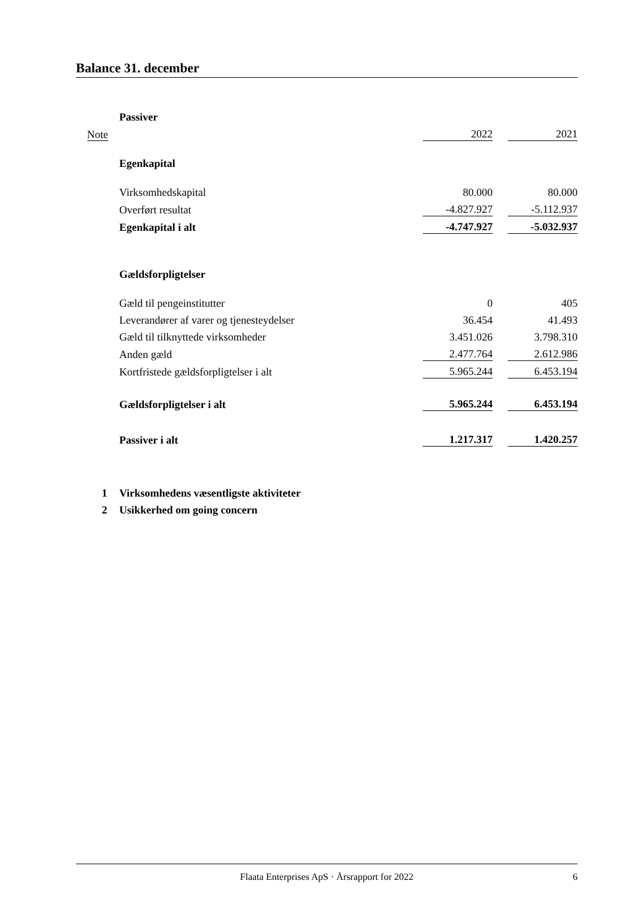Balance 31. december
| | Passiver | | | |
| Note | | 2022 | | 2021 |
| | Egenkapital | | | |
| | Virksomhedskapital | 80.000 | | 80.000 |
| | Overført resultat | -4.827.927 | | -5.112.937 |
| | Egenkapital i alt | -4.747.927 | | -5.032.937 |
| | Gældsforpligtelser | | | |
| | Gæld til pengeinstitutter | 0 | | 405 |
| | Leverandører af varer og tjenesteydelser | 36.454 | | 41.493 |
| | Gæld til tilknyttede virksomheder | 3.451.026 | | 3.798.310 |
| | Anden gæld | 2.477.764 | | 2.612.986 |
| | Kortfristede gældsforpligtelser i alt | 5.965.244 | | 6.453.194 |
| | Gældsforpligtelser i alt | 5.965.244 | | 6.453.194 |
| | Passiver i alt | 1.217.317 | | 1.420.257 |
| 1 | Virksomhedens væsentligste aktiviteter | | | |
| 2 | Usikkerhed om going concern | | | |
Flaata Enterprises ApS · Årsrapport for 2022 6